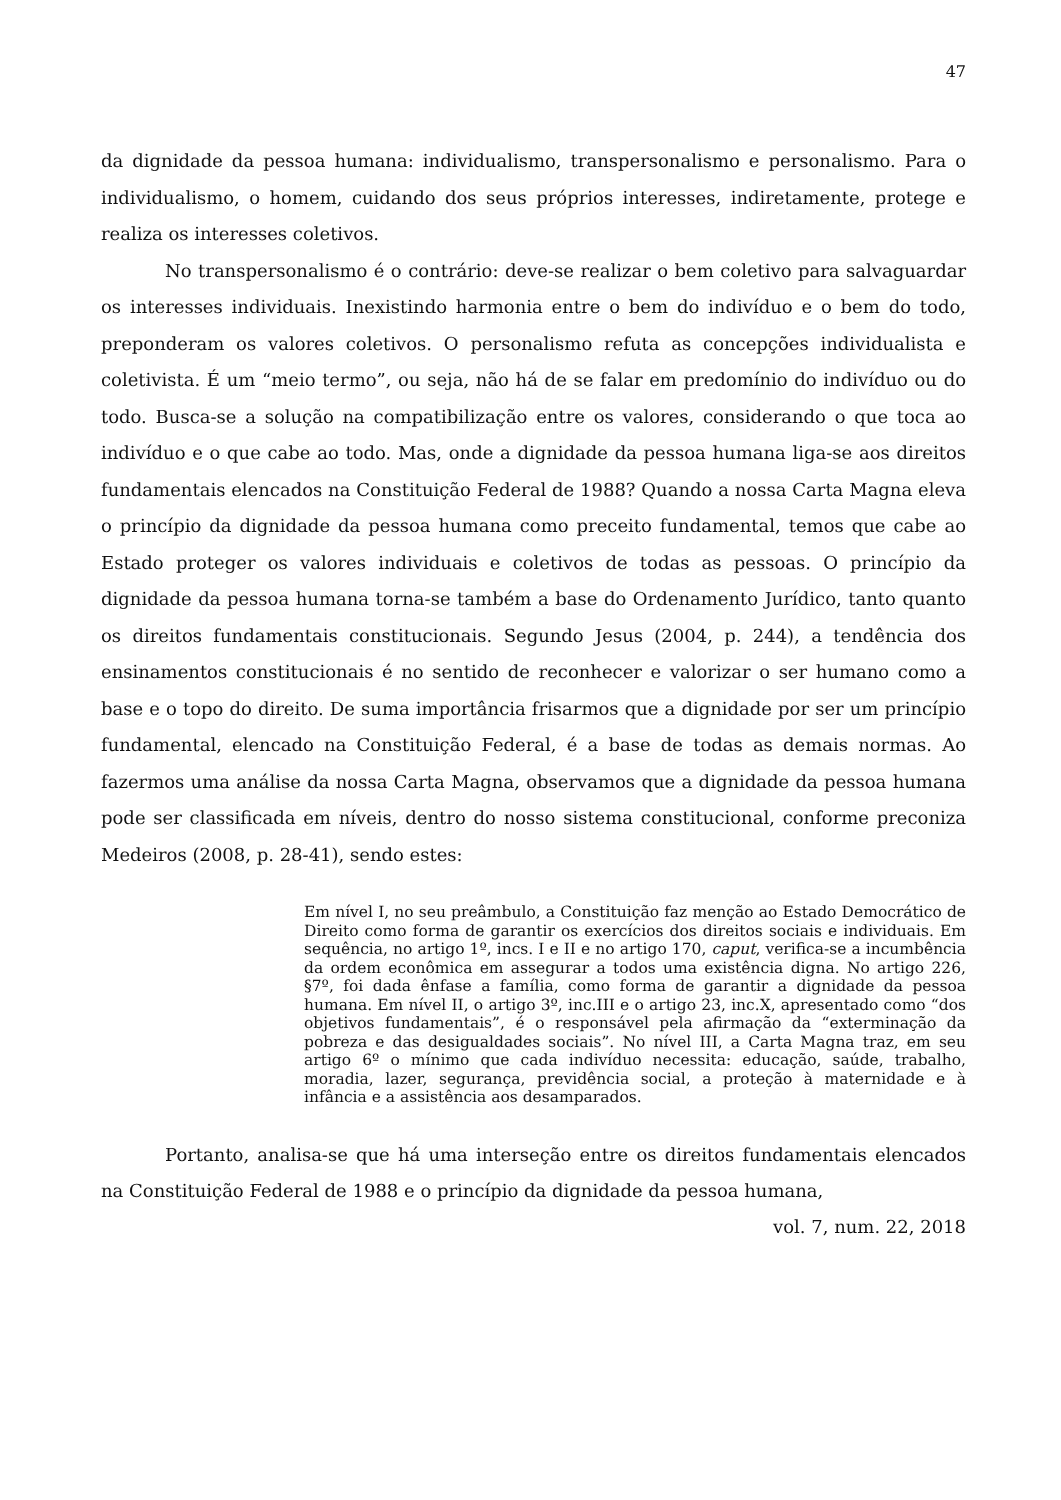47
da dignidade da pessoa humana: individualismo, transpersonalismo e personalismo. Para o individualismo, o homem, cuidando dos seus próprios interesses, indiretamente, protege e realiza os interesses coletivos.
No transpersonalismo é o contrário: deve-se realizar o bem coletivo para salvaguardar os interesses individuais. Inexistindo harmonia entre o bem do indivíduo e o bem do todo, preponderam os valores coletivos. O personalismo refuta as concepções individualista e coletivista. É um “meio termo”, ou seja, não há de se falar em predomínio do indivíduo ou do todo. Busca-se a solução na compatibilização entre os valores, considerando o que toca ao indivíduo e o que cabe ao todo. Mas, onde a dignidade da pessoa humana liga-se aos direitos fundamentais elencados na Constituição Federal de 1988? Quando a nossa Carta Magna eleva o princípio da dignidade da pessoa humana como preceito fundamental, temos que cabe ao Estado proteger os valores individuais e coletivos de todas as pessoas. O princípio da dignidade da pessoa humana torna-se também a base do Ordenamento Jurídico, tanto quanto os direitos fundamentais constitucionais. Segundo Jesus (2004, p. 244), a tendência dos ensinamentos constitucionais é no sentido de reconhecer e valorizar o ser humano como a base e o topo do direito. De suma importância frisarmos que a dignidade por ser um princípio fundamental, elencado na Constituição Federal, é a base de todas as demais normas. Ao fazermos uma análise da nossa Carta Magna, observamos que a dignidade da pessoa humana pode ser classificada em níveis, dentro do nosso sistema constitucional, conforme preconiza Medeiros (2008, p. 28-41), sendo estes:
Em nível I, no seu preâmbulo, a Constituição faz menção ao Estado Democrático de Direito como forma de garantir os exercícios dos direitos sociais e individuais. Em sequência, no artigo 1º, incs. I e II e no artigo 170, caput, verifica-se a incumbência da ordem econômica em assegurar a todos uma existência digna. No artigo 226, §7º, foi dada ênfase a família, como forma de garantir a dignidade da pessoa humana. Em nível II, o artigo 3º, inc.III e o artigo 23, inc.X, apresentado como “dos objetivos fundamentais”, é o responsável pela afirmação da “exterminação da pobreza e das desigualdades sociais”. No nível III, a Carta Magna traz, em seu artigo 6º o mínimo que cada indivíduo necessita: educação, saúde, trabalho, moradia, lazer, segurança, previdência social, a proteção à maternidade e à infância e a assistência aos desamparados.
Portanto, analisa-se que há uma interseção entre os direitos fundamentais elencados na Constituição Federal de 1988 e o princípio da dignidade da pessoa humana,
vol. 7, num. 22, 2018